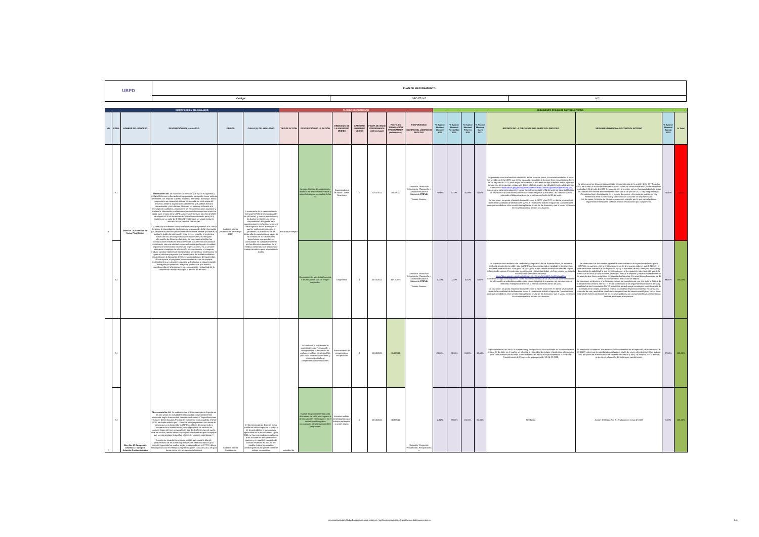| UBPD | PLAN DE MEJORAMIENTO | | |
| | Código: | SEC-FT-002 | 002 |
| IDENTIFICACIÓN DEL HALLAZGO | | | | | | PLAN DE MEJORAMIENTO | | | | | | | SEGUIMIENTO OFICINA DE CONTROL INTERNO | | | | | | | |
| --- | --- | --- | --- | --- | --- | --- | --- | --- | --- | --- | --- | --- | --- | --- | --- | --- | --- | --- | --- | --- |
| NO. | CONS. | NOMBRE DEL PROCESO | DESCRIPCIÓN DEL HALLAZGO | ORIGEN | CAUSA (S) DEL HALLAZGO | TIPO DE ACCIÓN | DESCRIPCIÓN DE LA ACCIÓN | DIMENSIÓN DE LA UNIDAD DE MEDIDA | CANTIDAD UNIDAD DE MEDIDA | FECHA DE INICIO PROGRAMADA (dd/mm/aaaa) | FECHA DE TERMINACIÓN PROGRAMADA (dd/mm/aaaa) | RESPONSABLE NOMBRE DEL LÍDER(S) DE PROCESO | % Avance Mensual Octubre 2021 | % Avance Mensual Noviembre 2021 | % Avance Mensual Febrero 2022 | % Avance Mensual Mayo 2022 | REPORTE DE LA EJECUCIÓN POR PARTE DEL PROCESO | SEGUIMIENTO OFICINA DE CONTROL INTERNO | % Avance Mensual Agosto 2022 | % Total |
| 6 | 6,1 | Bien No. 25 Licencias de Nvivo Plus Edition | Observación No. 13: NVivo es un software que ayuda a organizar y analizar fácilmente información desorganizada, para poder tomar mejores decisiones. Sin importar cuál sea el campo de trabajo, o enfoque, NVivo proporciona un espacio de trabajo para ayudar en cada etapa del proyecto: desde la organización del material y el análisis hasta la comunicación y los informes. NVivo es un software enfocado a la investigación cualitativa, proporciona las herramientas para organizar y analizar la información cualitativa encontrando las conexiones entre los datos, para el caso de la UBPD, a través del Contrato No. 251 de 2020 se adquirió el 24 de diciembre de 2020 el licenciamiento para (143) equipos por un valor de $ 900.624.725,00 para ser usado según lo indicado en los Estudios Previos así: " ...Contar con el software NVivo en el nivel territorial permitirá a la UBPD: i) mejorar la capacidad de clasificación y organización de la información que se recibe en territorio proveniente de diferentes fuentes y formatos; ii) facilitar la fusión de información entre el nivel central y el territorio a través del uso de categorías analíticas comunes; iii) triangular información de diferentes fuentes y de esta manera facilitar las comparaciones temáticas de los diferentes documentos relacionados inicialmente con una solicitud con otras fuentes que llegan a la unidad (aportes de información, informes de organizaciones, etc.); iv) hacer búsquedas complejas de información no estructurada; v) comparar, producir y probar hipótesis de investigación; vi) identificar tendencias y en general, resolver preguntas que forman parte del análisis cualitativo requerido para la búsqueda de las personas dadas por desaparecidas. Por otra parte, el programa NVivo contribuirá a que los equipos territoriales den un tratamiento riguroso y detallado a la documentación entregada por personas, allegados y colectivos que buscan, contribuyendo así al procesamiento, organización y etiquetado de la información recepcionada por la entidad en territorio..." | Auditoria Interna (Inversion en Tecnologia 2020) | La extensión de la capacitación de licencias NVIVO tiene una duración de (40 horas), y tanto la entidad como las duplas territoriales no tienen disponibilidad de agenda para capacitaciones en el primer semestre de la vigencia actual. Razón por la cual se está coordinando con el proveedor, la posibilidad de de desarrollar la capacitación a través de la creación de cursos virtuales asincrónicos, que puedan ser consultados en cualquier momento por los diferentes servidores de la entidad, combinado con sesiones de trabajo sincrónica para aclaración de dudas. | actividad de mejora | Jornada híbridas de capacitación, divididas en sesiones sincrónicas y asincrónicas para las duplas de los ET. | Capacitaciónes Modulos Cursos Reuniones | 2 | 20/10/2021 | 30/7/2022 | Dirección Técnica de Información, Planeación y Localización para la Búsqueda DTIPLB Viviana Jimenez | 25,00% | 0,00% | 25,00% | 0,00% | Se presenta como evidencia de usabilidad de las licencias Nvivo, la encuesta realizada a todos los servidores de la UBPD que tienen asignada e instalada la licencia. Esta encuesta tiene fecha del 24 de junio de 2022, para mayor detalle sobre la encuesta se deja el enlace donde reposa el formato con las preguntas, respuestas dadas y la lista a quien fue dirigida la solicitud de atender la encuesta: https://drive.google.com/drive/folders/1vHrHI11MwRZcjj4NWvfsq69rWuVql2py Asimismo se deja como soporte el correo electrónico enviado el 24 de junio por parte del Director de Información a todos los servidores que tienen asignada la encuesta, así como un correo reiterando el diligenciamiento de la misma con fecha del 30 de junio. De otra parte, se aporta el acta de la reunión entre la SGTT y los GITT en donde se abordó el tema de la usabilidad de las licencias Nvivo. Al respecto se solicitó el apoyo de Coordinadores para que sensibilicen a los servidores (duplas) en el uso de las licencias y que a su vez contesten la encuesta enviada a todos los usuarios. | Se observaron los documentos aportados como evidencia de la gestión de la SGTT con los GITT en cuanto al uso de las licencias NVIVO a través de correo electrónico y acta de reunión realizada el 01 de julio de 2022; De acuerdo con lo anterior, no hay Oportunidad debido a que la capacitación faltante debió realizarse antes del 30 de julio de 2022, hay Integralidad y/o Completitud entre lo registrado en el reporte de avance y los soportes, asimismo, hay Pertinencia entre lo reportado y soportado con la Acción de Mejora suscrita. Así las cosas, la Acción de Mejora se encuentra vencida, por lo que para el próximo seguimiento trimestral se observe avance o finalización por cumplimiento. | 25,00% | 25,00% |
| | 6,2 | | | | | | Diagnostico del uso de las licencias a los servidores que las tengan asignadas. | Diagnóstico | 1 | 15/10/2021 | 31/12/2021 | Dirección Técnica de Información, Planeación y Localización para la Búsqueda DTIPLB Viviana Jimenez | 0,00% | 1,00% | 0,00% | 0,00% | Se presenta como evidencia de usabilidad y diagnostico de las licencias Nvivo, la encuesta realizada a todos los servidores de la UBPD que tienen asignada e instalada la licencia. Esta encuesta tiene fecha del 24 de junio de 2022, para mayor detalle sobre la encuesta se deja el enlace donde reposa el formato con las preguntas, respuestas dadas y la lista a quien fue dirigida la solicitud de atender la encuesta: https://drive.google.com/drive/folders/1vHrHI11MwRZcjj4NWvfsq69rWuVql2py Asimismo se deja como soporte el correo electrónico enviado el 24 de junio por parte del Director de Información a todos los servidores que tienen asignada la encuesta, así como un correo reiterando el diligenciamiento de la misma con fecha del 30 de junio. De otra parte, se aporta el acta de la reunión entre la SGTT y los GITT en donde se abordó el tema de la usabilidad de las licencias Nvivo. Al respecto se solicitó el apoyo de Coordinadores para que sensibilicen a los servidores (duplas) en el uso de las licencias y que a su vez contesten la encuesta enviada a todos los usuarios. | Se observaron los documentos aportados como evidencia de la gestión realizada por la DTIPLB, en cuanto a reiterar el diligenciamiento de la encuesta sobre el uso de NVIVO, el acta de reunión realizada el 01 de julio de 2022 y la encuesta del uso, base para el análisis y diagnóstico de usabilidad, lo que permitirá conocer si los usuarios están haciendo uso de la licencia de acuerdo a sus funciones, asimismo, evaluar el impacto y efectos en las labores de los usuarios que tienen asignadas e instaladas las licencias; De acuerdo con lo anterior, se da cierre por cumplimiento a la Acción de Mejora. Así las cosas, se da cierre a la Acción de mejora por cumplimiento, por otro lado, la Oficina de Control Interno exhorta a la SGTT, en dar continuidad a los seguimientos de control de uso y usabilidad de las Licencias de NVIVO adquiridas para el apoyo tecnológico en el desarrollo de la misión de la Unidad, asimismo, realizar los análisis respectivos teniendo en cuenta los controles de uso y usabilidad para futuras adquisiciones de bienes tecnológicos, con el fin de evitar el detrimento patrimonial de los recursos públicos, por una gestión fiscal antieconómica, ineficaz, ineficiente e inoportuna. | 99,00% | 100,00% |
| 7 | 7,1 | Bien No. 17 Equipos de Geofísica – Equipo o Solución Conductivímetro | Observación No. 16: Se evidenció que el Estereoscopio de Espejos no ha sido usado en actividades relacionadas con procedimientos misionales según la necesidad descrita en el Anexo 5 "Especificaciones Técnicas" de los Estudios Previos del expediente contractual No. 192 de 2020, en donde señala que "...Para los trabajos previos a las visitas de campo que va a desarrollar la UBPD en el área de prospección y recuperación e identificación, y con el propósito de verificar las características del terreno (pendiente, tipo de depósitos, tipo de suelo, vías de acceso) resulta necesario adquirir una estereoscopio de espejos que permita analizar fotografías aéreas del territorio colombiano...". La anterior situación tiene como posible que causa la falta de disponibilidad de las Aerofotografías (Pares Estereoscópicos) y su posterior impresión las cuales, según lo informado por la DTPRI, deben ser adquiridas con el Instituto Geográfico Agustín Codazzi IGAG, de igual forma contar con un repositorio histórico | Auditoria Interna (Inversion en | El Estereoscopio de Espejos no ha podido ser utilizado porque la mayoria de las actividades programadas y ejecutadas en el periodo enero – julio 2021, se han orientado principalmente a las acciones de recuperación de cuerpos y en aquellos casos donde ha sido necesario su uso, no fue posible realizar los estudios aerofotográficos porque las zonas de trabajo, no contaban | actividad de | Se verificará la inclusión en el procedimiento de Prospección y Recuperación, la necesidad de realizar el análisis aerofotográfico para cada intervención forense, y contemplando el uso complementario de los drones. | Procedimiento de prospección y recuperación | 1 | 15/10/2021 | 30/5/2022 | Dirección Técnica de Prospección, Recuperación e | 20,00% | 20,00% | 10,00% | 12,50% | El procedimiento IAH- PR-006 Prospección y Recuperación fue socializado en su última versión el paso 07 de Julio, en el cual se ve reflejada la necesidad de realizar el análisis aerofotográfico para cada intervención forense. Como evidencia se aporta el el procedimiento IAH-PR-006 Procedimiento de Prospección y recuperación V2 06-07-2022. | Se observó el documento "IAH-PR-006 V2 Procedimiento de Prospección y Recuperación 06-07-2022", asimismo, la socialización realizada a través de correo electrónico el 08 de julio de 2022 por parte del administrador del Sistema de Gestión (OAP); De acuerdo con lo anterior, se da cierre a la Acción de Mejora por cumplimiento. | 37,50% | 100,00% |
| | 7,2 | | | | | | Evaluar los procedimientos cada dos meses de cada plan regional o de intervención y si incluyen o no el análisis aerofotográfico mencionado, para la vigencia 2021 y siguientes. | Formato análisis aerofotográfico que indique pertinencia o no del mismo. | 2 | 15/10/2021 | 30/9/2022 | | 4,34% | 22,50% | 23,16% | 50,00% | Finalizada | Accion de Mejora No. 2.1 finalizada en mayo de 2022 | 0,00% | 100,00% |
servicioalciudadano@ubpdbusquedadesaparecidos.co / notificacionesjudiciales@ubpdbusquedadesaparecidos.co 3 de